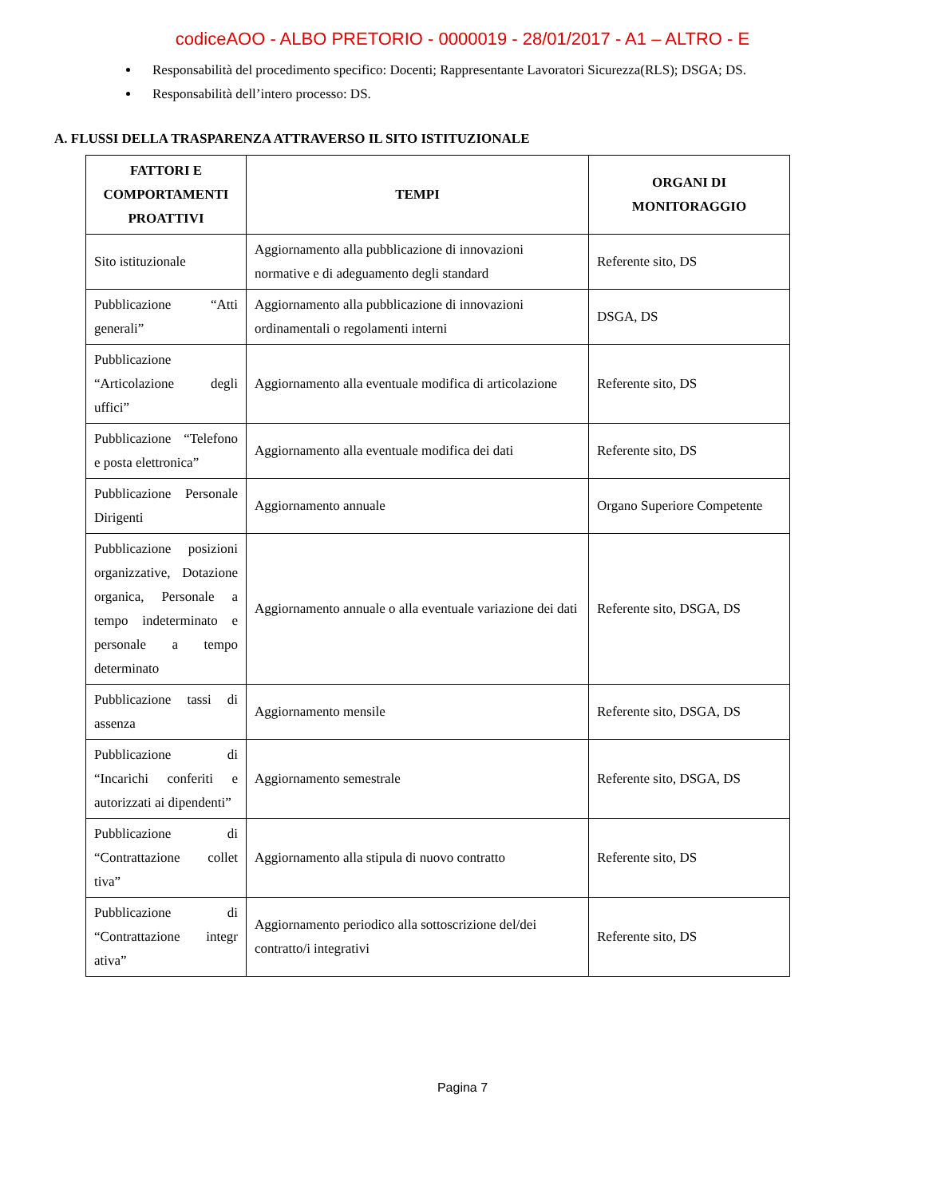codiceAOO - ALBO PRETORIO - 0000019 - 28/01/2017 - A1 – ALTRO - E
Responsabilità del procedimento specifico: Docenti; Rappresentante Lavoratori Sicurezza(RLS); DSGA; DS.
Responsabilità dell’intero processo: DS.
A. FLUSSI DELLA TRASPARENZA ATTRAVERSO IL SITO ISTITUZIONALE
| FATTORI E COMPORTAMENTI PROATTIVI | TEMPI | ORGANI DI MONITORAGGIO |
| --- | --- | --- |
| Sito istituzionale | Aggiornamento alla pubblicazione di innovazioni normative e di adeguamento degli standard | Referente sito, DS |
| Pubblicazione “Atti generali” | Aggiornamento alla pubblicazione di innovazioni ordinamentali o regolamenti interni | DSGA, DS |
| Pubblicazione “Articolazione degli uffici” | Aggiornamento alla eventuale modifica di articolazione | Referente sito, DS |
| Pubblicazione “Telefono e posta elettronica” | Aggiornamento alla eventuale modifica dei dati | Referente sito, DS |
| Pubblicazione Personale Dirigenti | Aggiornamento annuale | Organo Superiore Competente |
| Pubblicazione posizioni organizzative, Dotazione organica, Personale a tempo indeterminato e personale a tempo determinato | Aggiornamento annuale o alla eventuale variazione dei dati | Referente sito, DSGA, DS |
| Pubblicazione tassi di assenza | Aggiornamento mensile | Referente sito, DSGA, DS |
| Pubblicazione di “Incarichi conferiti e autorizzati ai dipendenti” | Aggiornamento semestrale | Referente sito, DSGA, DS |
| Pubblicazione di “Contrattazione collet tiva” | Aggiornamento alla stipula di nuovo contratto | Referente sito, DS |
| Pubblicazione di “Contrattazione integr ativa” | Aggiornamento periodico alla sottoscrizione del/dei contratto/i integrativi | Referente sito, DS |
Pagina 7